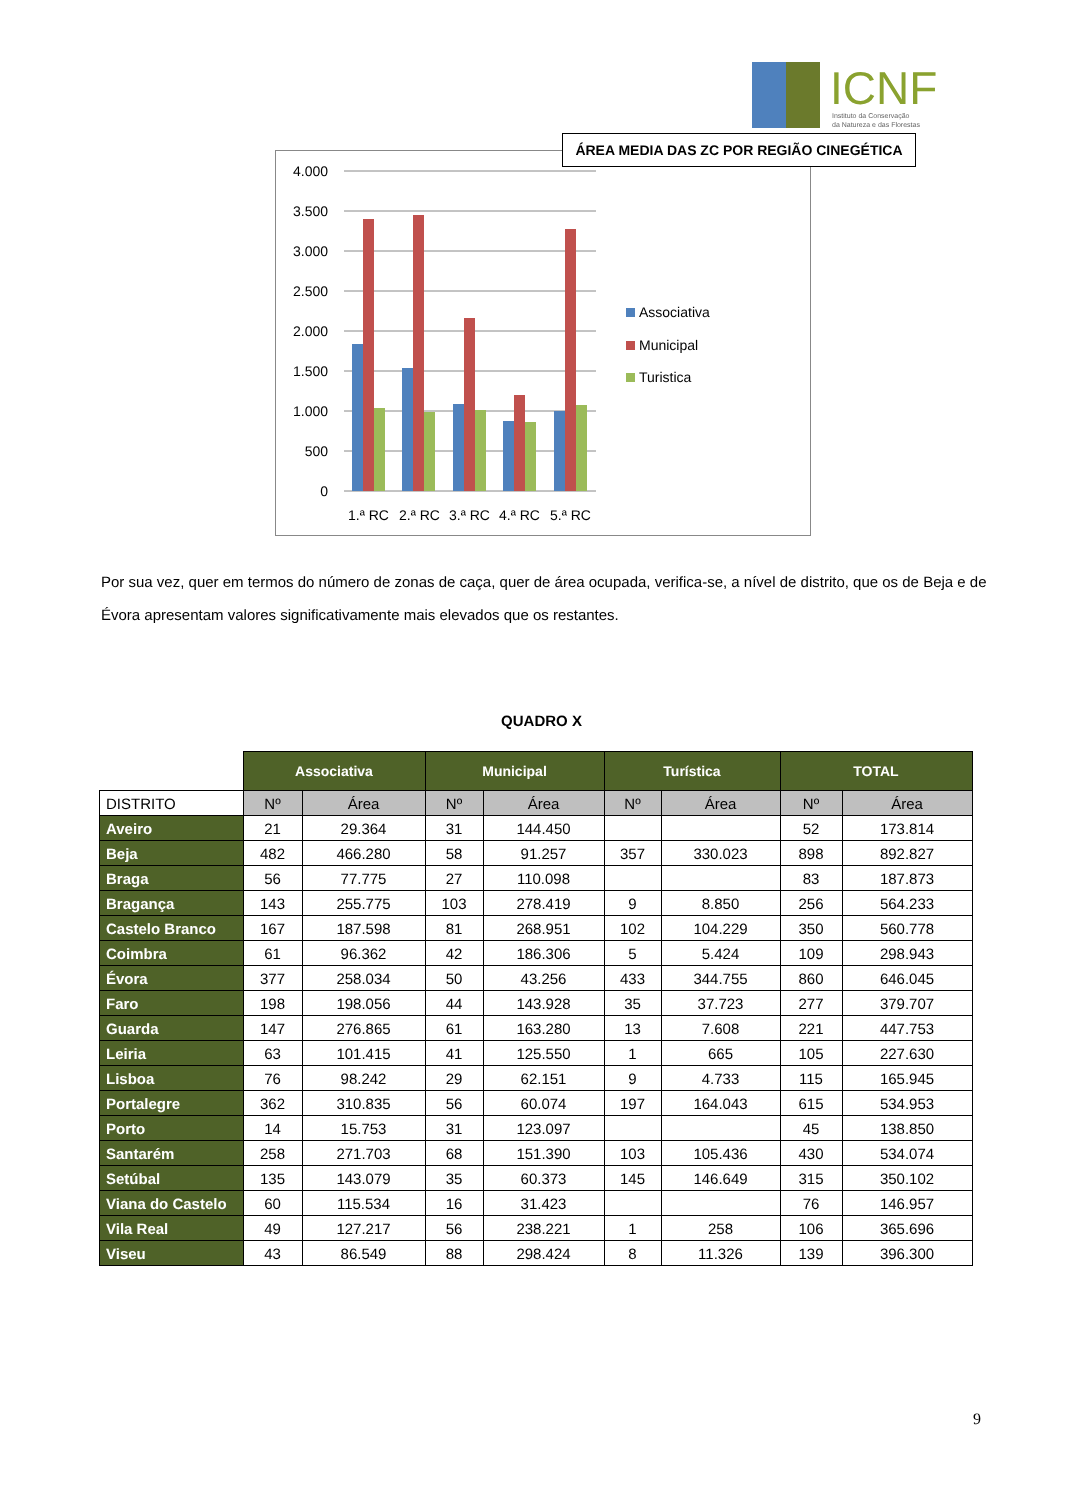ICNF
Instituto da Conservação
da Natureza e das Florestas
4.000
3.500
3.000
2.500
2.000
1.500
1.000
500
0
1.ª RC
2.ª RC
3.ª RC
4.ª RC
5.ª RC
Associativa
Municipal
Turistica
ÁREA MEDIA DAS ZC POR REGIÃO CINEGÉTICA
Por sua vez, quer em termos do número de zonas de caça, quer de área ocupada, verifica-se, a nível de distrito, que os de Beja e de Évora apresentam valores significativamente mais elevados que os restantes.
QUADRO X
| | Associativa | | Municipal | | Turística | | TOTAL | |
| --- | --- | --- | --- | --- | --- | --- | --- | --- |
| DISTRITO | Nº | Área | Nº | Área | Nº | Área | Nº | Área |
| Aveiro | 21 | 29.364 | 31 | 144.450 | | | 52 | 173.814 |
| Beja | 482 | 466.280 | 58 | 91.257 | 357 | 330.023 | 898 | 892.827 |
| Braga | 56 | 77.775 | 27 | 110.098 | | | 83 | 187.873 |
| Bragança | 143 | 255.775 | 103 | 278.419 | 9 | 8.850 | 256 | 564.233 |
| Castelo Branco | 167 | 187.598 | 81 | 268.951 | 102 | 104.229 | 350 | 560.778 |
| Coimbra | 61 | 96.362 | 42 | 186.306 | 5 | 5.424 | 109 | 298.943 |
| Évora | 377 | 258.034 | 50 | 43.256 | 433 | 344.755 | 860 | 646.045 |
| Faro | 198 | 198.056 | 44 | 143.928 | 35 | 37.723 | 277 | 379.707 |
| Guarda | 147 | 276.865 | 61 | 163.280 | 13 | 7.608 | 221 | 447.753 |
| Leiria | 63 | 101.415 | 41 | 125.550 | 1 | 665 | 105 | 227.630 |
| Lisboa | 76 | 98.242 | 29 | 62.151 | 9 | 4.733 | 115 | 165.945 |
| Portalegre | 362 | 310.835 | 56 | 60.074 | 197 | 164.043 | 615 | 534.953 |
| Porto | 14 | 15.753 | 31 | 123.097 | | | 45 | 138.850 |
| Santarém | 258 | 271.703 | 68 | 151.390 | 103 | 105.436 | 430 | 534.074 |
| Setúbal | 135 | 143.079 | 35 | 60.373 | 145 | 146.649 | 315 | 350.102 |
| Viana do Castelo | 60 | 115.534 | 16 | 31.423 | | | 76 | 146.957 |
| Vila Real | 49 | 127.217 | 56 | 238.221 | 1 | 258 | 106 | 365.696 |
| Viseu | 43 | 86.549 | 88 | 298.424 | 8 | 11.326 | 139 | 396.300 |
9